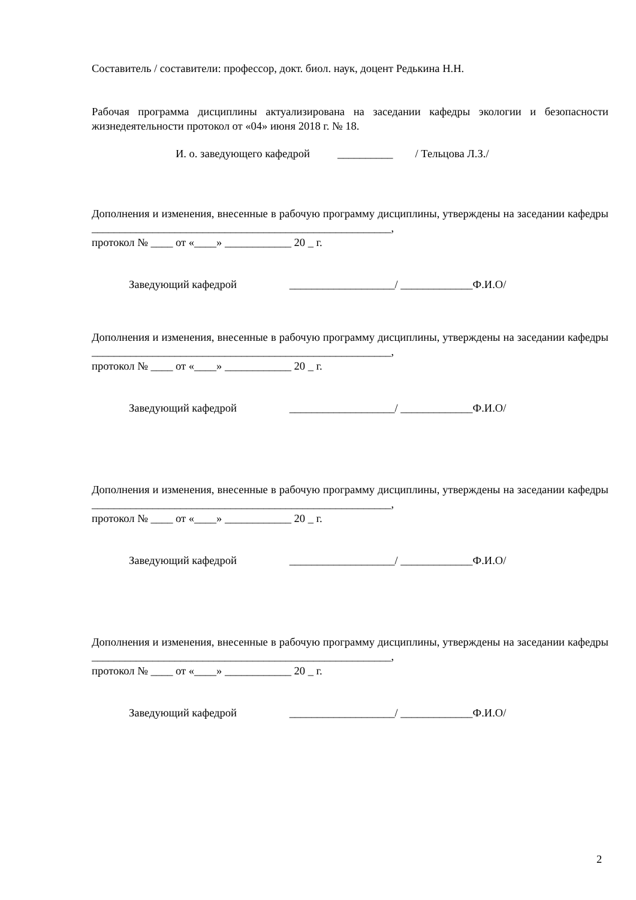Составитель / составители: профессор, докт. биол. наук, доцент Редькина Н.Н.
Рабочая программа дисциплины актуализирована на заседании кафедры экологии и безопасности жизнедеятельности протокол от «04» июня 2018 г. № 18.
И. о. заведующего кафедрой __________ / Тельцова Л.З./
Дополнения и изменения, внесенные в рабочую программу дисциплины, утверждены на заседании кафедры ______________________________________________________,
протокол № ____ от «____» ____________ 20 _ г.
Заведующий кафедрой ___________________/ _____________Ф.И.О/
Дополнения и изменения, внесенные в рабочую программу дисциплины, утверждены на заседании кафедры ______________________________________________________,
протокол № ____ от «____» ____________ 20 _ г.
Заведующий кафедрой ___________________/ _____________Ф.И.О/
Дополнения и изменения, внесенные в рабочую программу дисциплины, утверждены на заседании кафедры ______________________________________________________,
протокол № ____ от «____» ____________ 20 _ г.
Заведующий кафедрой ___________________/ _____________Ф.И.О/
Дополнения и изменения, внесенные в рабочую программу дисциплины, утверждены на заседании кафедры ______________________________________________________,
протокол № ____ от «____» ____________ 20 _ г.
Заведующий кафедрой ___________________/ _____________Ф.И.О/
2